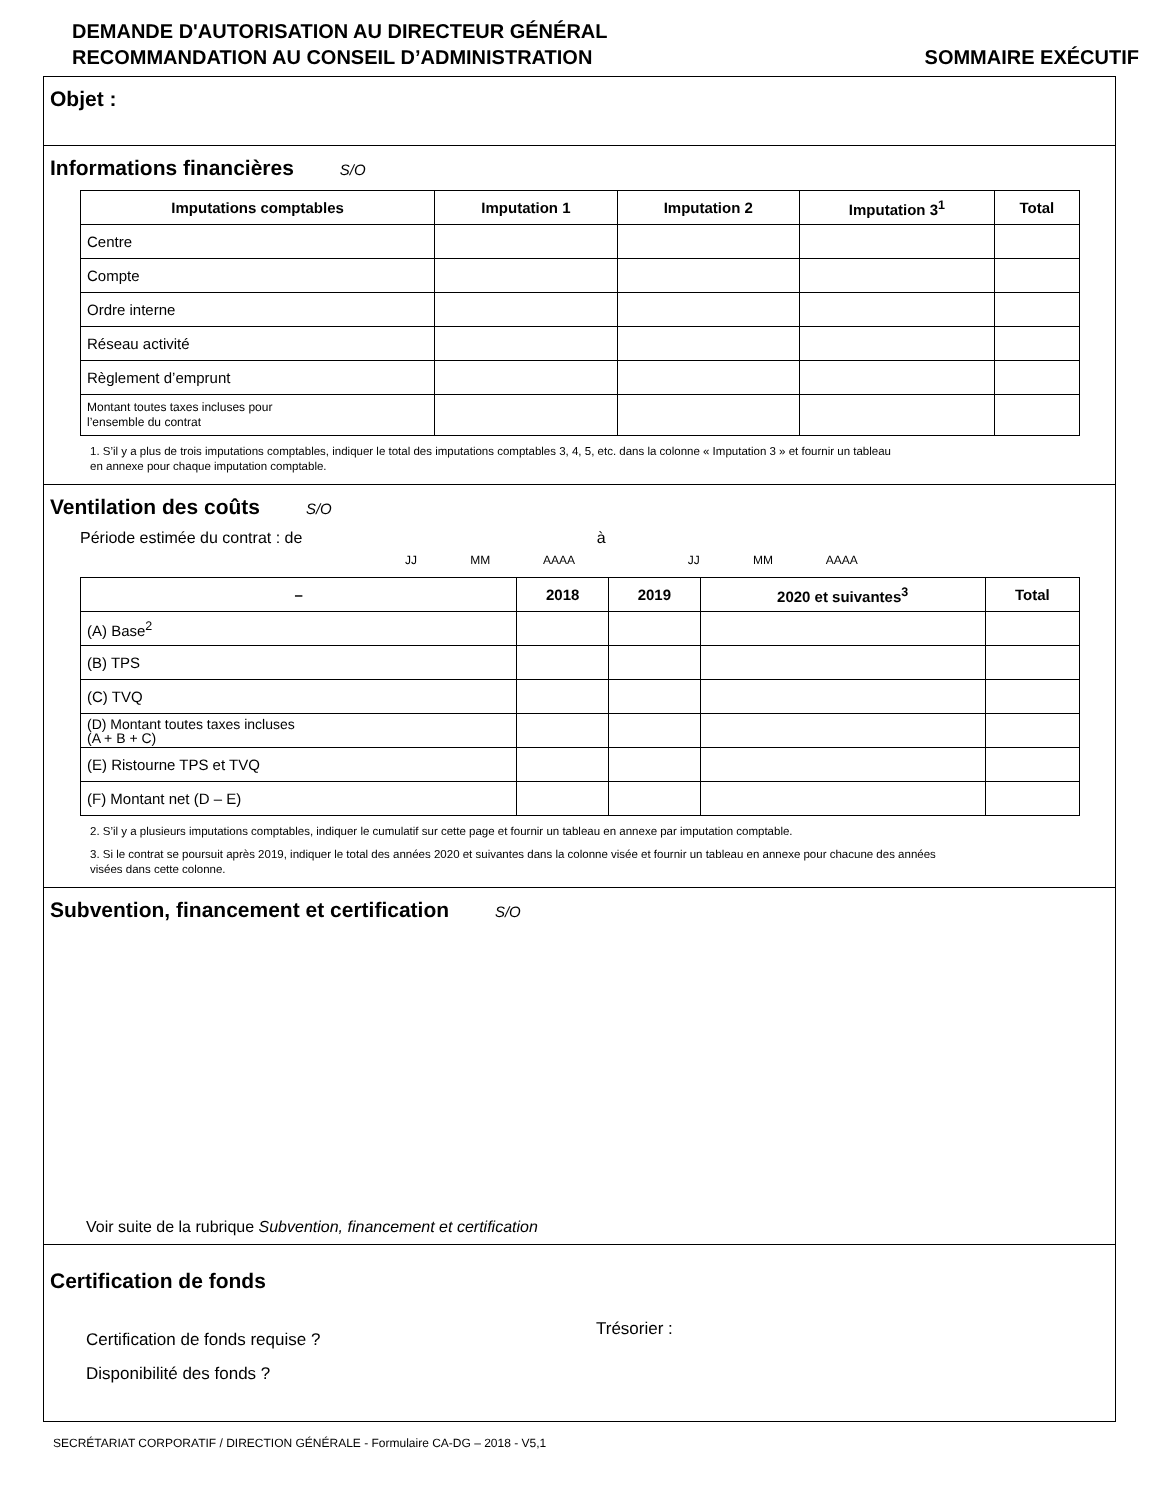DEMANDE D'AUTORISATION AU DIRECTEUR GÉNÉRAL
RECOMMANDATION AU CONSEIL D’ADMINISTRATION
SOMMAIRE EXÉCUTIF
Objet :
Informations financières S/O
| Imputations comptables | Imputation 1 | Imputation 2 | Imputation 3<sup>1</sup> | Total |
| --- | --- | --- | --- | --- |
| Centre | | | | |
| Compte | | | | |
| Ordre interne | | | | |
| Réseau activité | | | | |
| Règlement d’emprunt | | | | |
| Montant toutes taxes incluses pour l’ensemble du contrat | | | | |
1. S’il y a plus de trois imputations comptables, indiquer le total des imputations comptables 3, 4, 5, etc. dans la colonne « Imputation 3 » et fournir un tableau
en annexe pour chaque imputation comptable.
Ventilation des coûts S/O
Période estimée du contrat : de à
JJ MM AAAA JJ MM AAAA
| – | 2018 | 2019 | 2020 et suivantes<sup>3</sup> | Total |
| --- | --- | --- | --- | --- |
| (A) Base<sup>2</sup> | | | | |
| (B) TPS | | | | |
| (C) TVQ | | | | |
| (D) Montant toutes taxes incluses (A + B + C) | | | | |
| (E) Ristourne TPS et TVQ | | | | |
| (F) Montant net (D – E) | | | | |
2. S’il y a plusieurs imputations comptables, indiquer le cumulatif sur cette page et fournir un tableau en annexe par imputation comptable.
3. Si le contrat se poursuit après 2019, indiquer le total des années 2020 et suivantes dans la colonne visée et fournir un tableau en annexe pour chacune des années
visées dans cette colonne.
Subvention, financement et certification S/O
Voir suite de la rubrique Subvention, financement et certification
Certification de fonds
Certification de fonds requise ?
Disponibilité des fonds ?
Trésorier :
SECRÉTARIAT CORPORATIF / DIRECTION GÉNÉRALE - Formulaire CA-DG – 2018 - V5,1